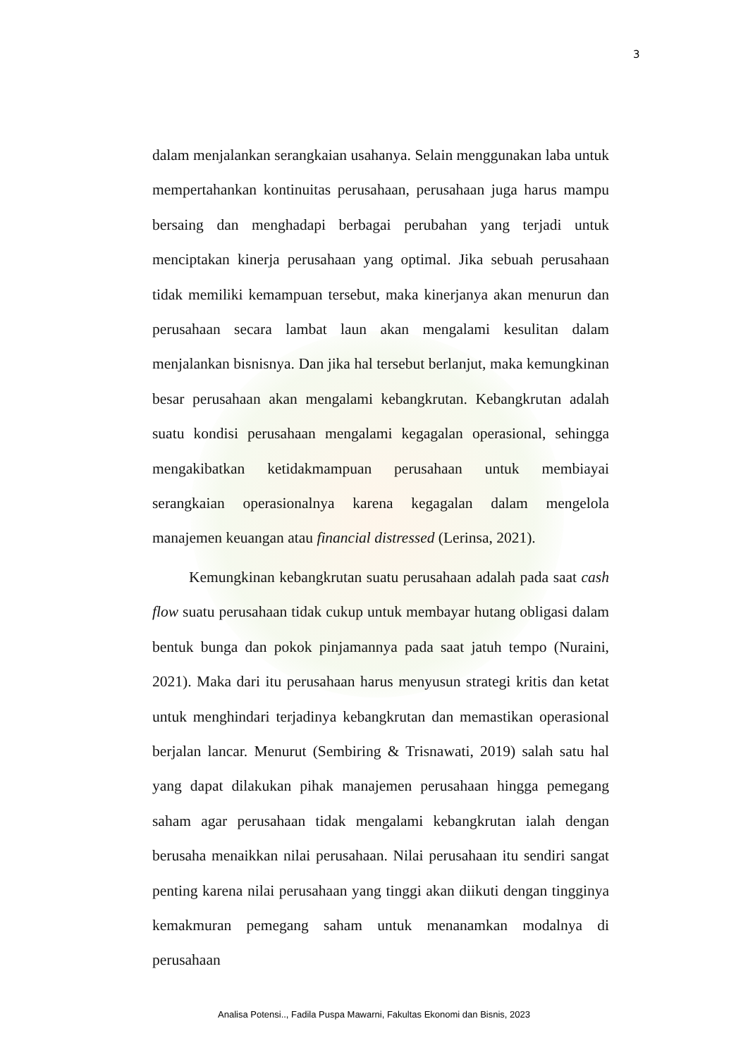3
dalam menjalankan serangkaian usahanya. Selain menggunakan laba untuk mempertahankan kontinuitas perusahaan, perusahaan juga harus mampu bersaing dan menghadapi berbagai perubahan yang terjadi untuk menciptakan kinerja perusahaan yang optimal. Jika sebuah perusahaan tidak memiliki kemampuan tersebut, maka kinerjanya akan menurun dan perusahaan secara lambat laun akan mengalami kesulitan dalam menjalankan bisnisnya. Dan jika hal tersebut berlanjut, maka kemungkinan besar perusahaan akan mengalami kebangkrutan. Kebangkrutan adalah suatu kondisi perusahaan mengalami kegagalan operasional, sehingga mengakibatkan ketidakmampuan perusahaan untuk membiayai serangkaian operasionalnya karena kegagalan dalam mengelola manajemen keuangan atau financial distressed (Lerinsa, 2021).
Kemungkinan kebangkrutan suatu perusahaan adalah pada saat cash flow suatu perusahaan tidak cukup untuk membayar hutang obligasi dalam bentuk bunga dan pokok pinjamannya pada saat jatuh tempo (Nuraini, 2021). Maka dari itu perusahaan harus menyusun strategi kritis dan ketat untuk menghindari terjadinya kebangkrutan dan memastikan operasional berjalan lancar. Menurut (Sembiring & Trisnawati, 2019) salah satu hal yang dapat dilakukan pihak manajemen perusahaan hingga pemegang saham agar perusahaan tidak mengalami kebangkrutan ialah dengan berusaha menaikkan nilai perusahaan. Nilai perusahaan itu sendiri sangat penting karena nilai perusahaan yang tinggi akan diikuti dengan tingginya kemakmuran pemegang saham untuk menanamkan modalnya di perusahaan
Analisa Potensi.., Fadila Puspa Mawarni, Fakultas Ekonomi dan Bisnis, 2023